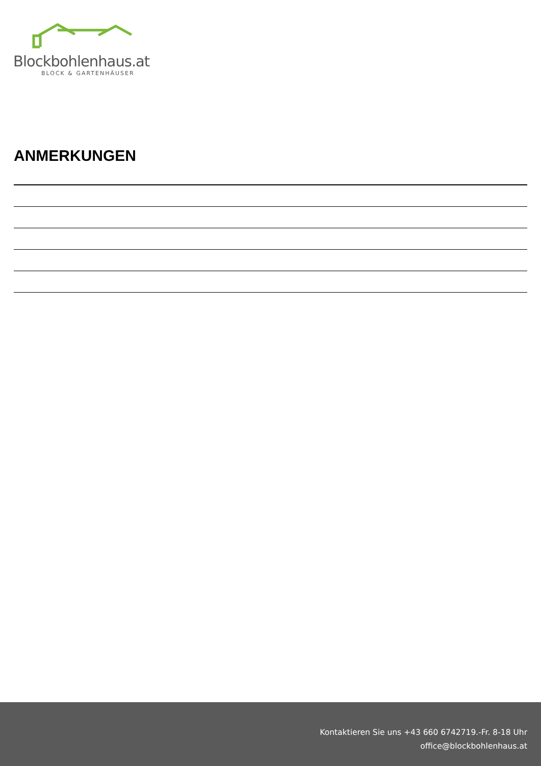Blockbohlenhaus.at
BLOCK & GARTENHÄUSER
ANMERKUNGEN
Kontaktieren Sie uns +43 660 6742719.-Fr. 8-18 Uhr
office@blockbohlenhaus.at